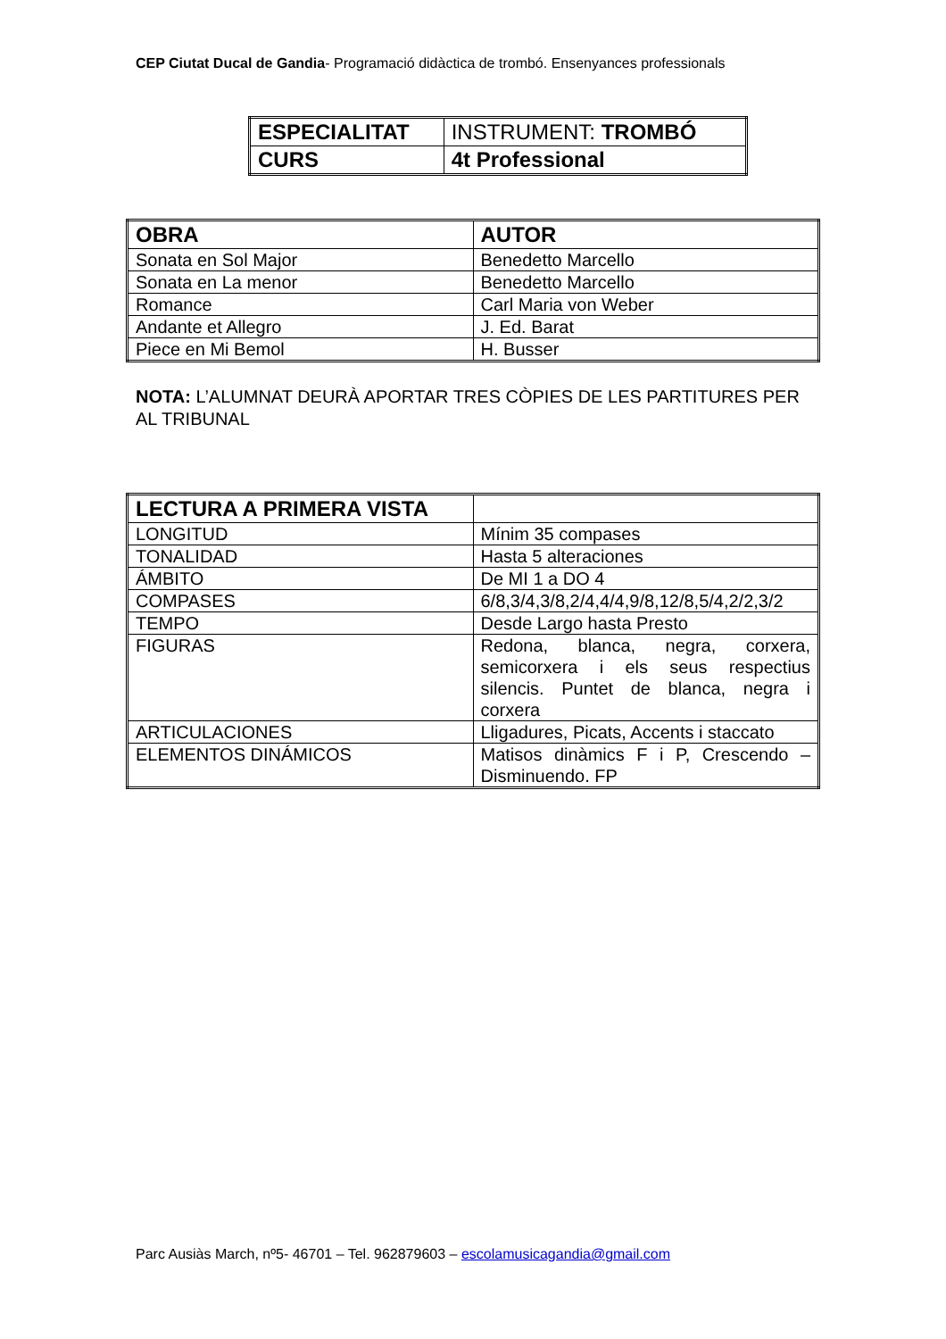CEP Ciutat Ducal de Gandia- Programació didàctica de trombó. Ensenyances professionals
| ESPECIALITAT | INSTRUMENT: TROMBÓ |
| CURS | 4t Professional |
| OBRA | AUTOR |
| Sonata en Sol Major | Benedetto Marcello |
| Sonata en La menor | Benedetto Marcello |
| Romance | Carl Maria von Weber |
| Andante et Allegro | J. Ed. Barat |
| Piece en Mi Bemol | H. Busser |
NOTA: L’ALUMNAT DEURÀ APORTAR TRES CÒPIES DE LES PARTITURES PER AL TRIBUNAL
| LECTURA A PRIMERA VISTA | |
| LONGITUD | Mínim 35 compases |
| TONALIDAD | Hasta 5 alteraciones |
| ÁMBITO | De MI 1 a DO 4 |
| COMPASES | 6/8,3/4,3/8,2/4,4/4,9/8,12/8,5/4,2/2,3/2 |
| TEMPO | Desde Largo hasta Presto |
| FIGURAS | Redona, blanca, negra, corxera, semicorxera i els seus respectius silencis. Puntet de blanca, negra i corxera |
| ARTICULACIONES | Lligadures, Picats, Accents i staccato |
| ELEMENTOS DINÁMICOS | Matisos dinàmics F i P, Crescendo – Disminuendo. FP |
Parc Ausiàs March, nº5- 46701 – Tel. 962879603 – escolamusicagandia@gmail.com